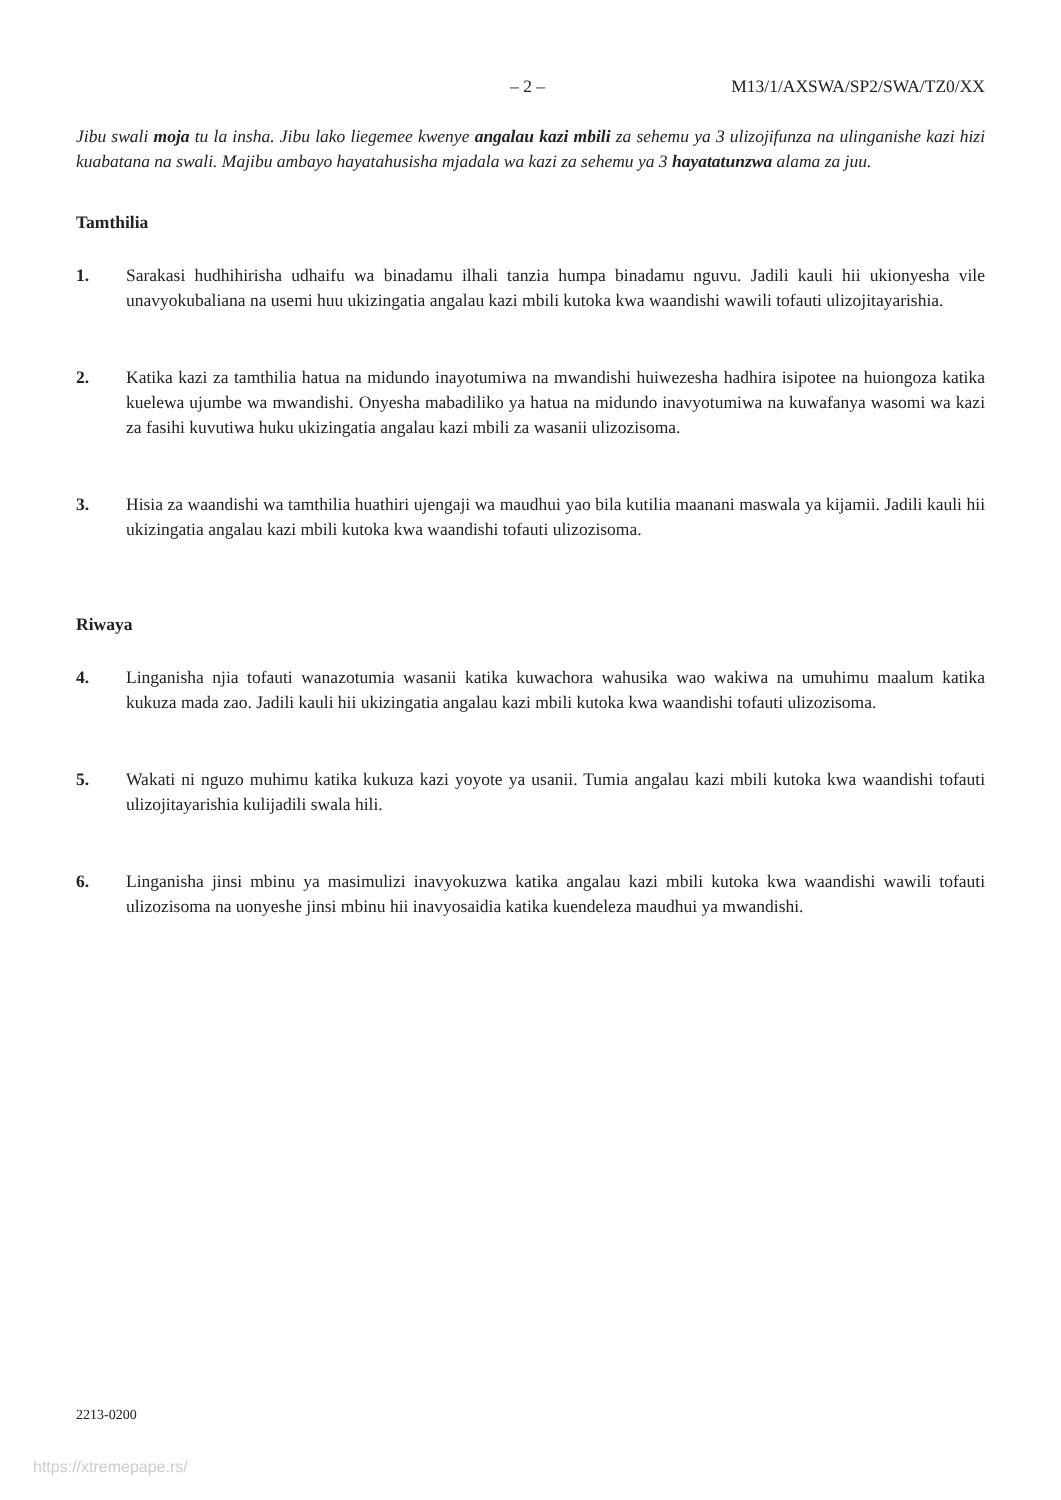– 2 – M13/1/AXSWA/SP2/SWA/TZ0/XX
Jibu swali moja tu la insha. Jibu lako liegemee kwenye angalau kazi mbili za sehemu ya 3 ulizojifunza na ulinganishe kazi hizi kuabatana na swali. Majibu ambayo hayatahusisha mjadala wa kazi za sehemu ya 3 hayatatunzwa alama za juu.
Tamthilia
1. Sarakasi hudhihirisha udhaifu wa binadamu ilhali tanzia humpa binadamu nguvu. Jadili kauli hii ukionyesha vile unavyokubaliana na usemi huu ukizingatia angalau kazi mbili kutoka kwa waandishi wawili tofauti ulizojitayarishia.
2. Katika kazi za tamthilia hatua na midundo inayotumiwa na mwandishi huiwezesha hadhira isipotee na huiongoza katika kuelewa ujumbe wa mwandishi. Onyesha mabadiliko ya hatua na midundo inavyotumiwa na kuwafanya wasomi wa kazi za fasihi kuvutiwa huku ukizingatia angalau kazi mbili za wasanii ulizozisoma.
3. Hisia za waandishi wa tamthilia huathiri ujengaji wa maudhui yao bila kutilia maanani maswala ya kijamii. Jadili kauli hii ukizingatia angalau kazi mbili kutoka kwa waandishi tofauti ulizozisoma.
Riwaya
4. Linganisha njia tofauti wanazotumia wasanii katika kuwachora wahusika wao wakiwa na umuhimu maalum katika kukuza mada zao. Jadili kauli hii ukizingatia angalau kazi mbili kutoka kwa waandishi tofauti ulizozisoma.
5. Wakati ni nguzo muhimu katika kukuza kazi yoyote ya usanii. Tumia angalau kazi mbili kutoka kwa waandishi tofauti ulizojitayarishia kulijadili swala hili.
6. Linganisha jinsi mbinu ya masimulizi inavyokuzwa katika angalau kazi mbili kutoka kwa waandishi wawili tofauti ulizozisoma na uonyeshe jinsi mbinu hii inavyosaidia katika kuendeleza maudhui ya mwandishi.
2213-0200
https://xtremepape.rs/